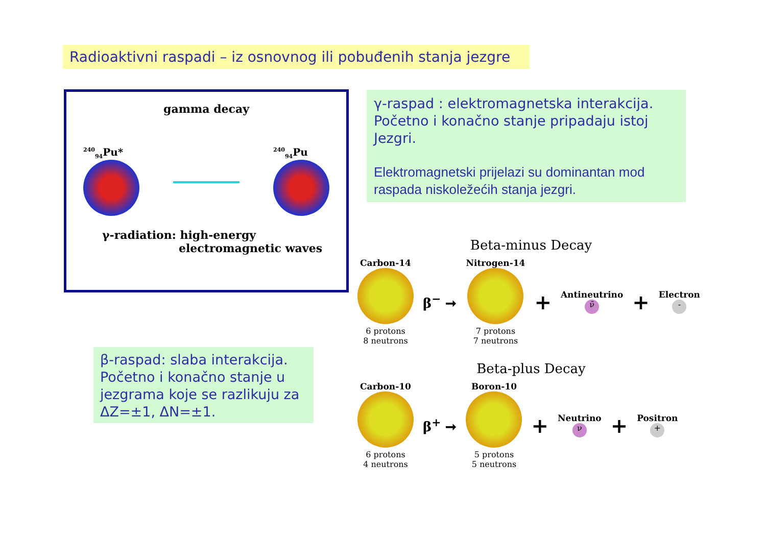Radioaktivni raspadi – iz osnovnog ili pobuđenih stanja jezgre
gamma decay
<sup>240</sup> <sub>94</sub>Pu*
<sup>240</sup> <sub>94</sub>Pu
γ-radiation: high-energy
electromagnetic waves
γ-raspad : elektromagnetska interakcija. Početno i konačno stanje pripadaju istoj Jezgri.
Elektromagnetski prijelazi su dominantan mod raspada niskoležećih stanja jezgri.
β-raspad: slaba interakcija. Početno i konačno stanje u jezgrama koje se razlikuju za ΔZ=±1, ΔN=±1.
Beta-minus Decay
Carbon-14
6 protons
8 neutrons
β<sup>−</sup> ➞
Nitrogen-14
7 protons
7 neutrons
+
Antineutrino
ν̄
+
Electron
-
Beta-plus Decay
Carbon-10
6 protons
4 neutrons
β<sup>+</sup> ➞
Boron-10
5 protons
5 neutrons
+
Neutrino
ν
+
Positron
+